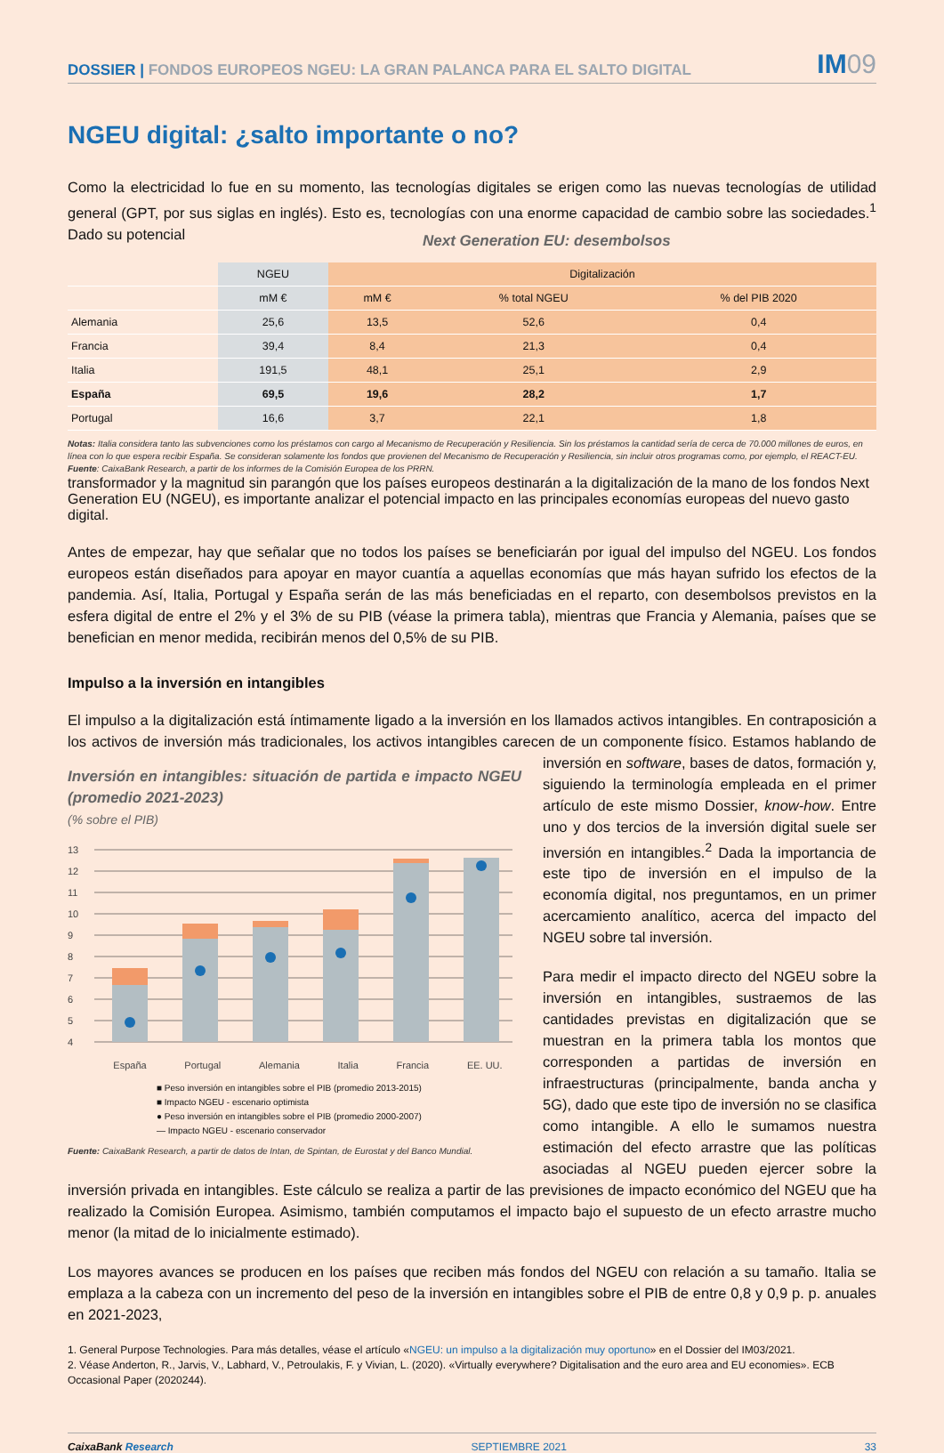DOSSIER | FONDOS EUROPEOS NGEU: LA GRAN PALANCA PARA EL SALTO DIGITAL
IM09
NGEU digital: ¿salto importante o no?
Como la electricidad lo fue en su momento, las tecnologías digitales se erigen como las nuevas tecnologías de utilidad general (GPT, por sus siglas en inglés). Esto es, tecnologías con una enorme capacidad de cambio sobre las sociedades.<sup>1</sup> Dado su potencial
Next Generation EU: desembolsos
| | NGEU | Digitalización | | |
| --- | --- | --- | --- | --- |
| | mM € | mM € | % total NGEU | % del PIB 2020 |
| Alemania | 25,6 | 13,5 | 52,6 | 0,4 |
| Francia | 39,4 | 8,4 | 21,3 | 0,4 |
| Italia | 191,5 | 48,1 | 25,1 | 2,9 |
| España | 69,5 | 19,6 | 28,2 | 1,7 |
| Portugal | 16,6 | 3,7 | 22,1 | 1,8 |
Notas: Italia considera tanto las subvenciones como los préstamos con cargo al Mecanismo de Recuperación y Resiliencia. Sin los préstamos la cantidad sería de cerca de 70.000 millones de euros, en línea con lo que espera recibir España. Se consideran solamente los fondos que provienen del Mecanismo de Recuperación y Resiliencia, sin incluir otros programas como, por ejemplo, el REACT-EU.
Fuente: CaixaBank Research, a partir de los informes de la Comisión Europea de los PRRN.
transformador y la magnitud sin parangón que los países europeos destinarán a la digitalización de la mano de los fondos Next Generation EU (NGEU), es importante analizar el potencial impacto en las principales economías europeas del nuevo gasto digital.
Antes de empezar, hay que señalar que no todos los países se beneficiarán por igual del impulso del NGEU. Los fondos europeos están diseñados para apoyar en mayor cuantía a aquellas economías que más hayan sufrido los efectos de la pandemia. Así, Italia, Portugal y España serán de las más beneficiadas en el reparto, con desembolsos previstos en la esfera digital de entre el 2% y el 3% de su PIB (véase la primera tabla), mientras que Francia y Alemania, países que se benefician en menor medida, recibirán menos del 0,5% de su PIB.
Impulso a la inversión en intangibles
El impulso a la digitalización está íntimamente ligado a la inversión en los llamados activos intangibles. En contraposición a los activos de inversión más tradicionales, los activos intangibles carecen de un componente físico. Estamos hablando de inversión
Inversión en intangibles: situación de partida e impacto NGEU (promedio 2021-2023)
(% sobre el PIB)
13
12
11
10
9
8
7
6
5
4
España Portugal Alemania Italia Francia EE. UU.
■ Peso inversión en intangibles sobre el PIB (promedio 2013-2015)
■ Impacto NGEU - escenario optimista
● Peso inversión en intangibles sobre el PIB (promedio 2000-2007)
— Impacto NGEU - escenario conservador
Fuente: CaixaBank Research, a partir de datos de Intan, de Spintan, de Eurostat y del Banco Mundial.
en software, bases de datos, formación y, siguiendo la terminología empleada en el primer artículo de este mismo Dossier, know-how. Entre uno y dos tercios de la inversión digital suele ser inversión en intangibles.<sup>2</sup> Dada la importancia de este tipo de inversión en el impulso de la economía digital, nos preguntamos, en un primer acercamiento analítico, acerca del impacto del NGEU sobre tal inversión.
Para medir el impacto directo del NGEU sobre la inversión en intangibles, sustraemos de las cantidades previstas en digitalización que se muestran en la primera tabla los montos que corresponden a partidas de inversión en infraestructuras (principalmente, banda ancha y 5G), dado que este tipo de inversión no se clasifica como intangible. A ello le sumamos nuestra estimación del efecto arrastre que las políticas asociadas al NGEU pueden ejercer sobre la inversión privada en intangibles. Este cálculo se realiza a partir de las previsiones de impacto económico del NGEU que ha realizado la Comisión Europea. Asimismo, también computamos el impacto bajo el supuesto de un efecto arrastre mucho menor (la mitad de lo inicialmente estimado).
Los mayores avances se producen en los países que reciben más fondos del NGEU con relación a su tamaño. Italia se emplaza a la cabeza con un incremento del peso de la inversión en intangibles sobre el PIB de entre 0,8 y 0,9 p. p. anuales en 2021-2023,
1. General Purpose Technologies. Para más detalles, véase el artículo «NGEU: un impulso a la digitalización muy oportuno» en el Dossier del IM03/2021.
2. Véase Anderton, R., Jarvis, V., Labhard, V., Petroulakis, F. y Vivian, L. (2020). «Virtually everywhere? Digitalisation and the euro area and EU economies». ECB Occasional Paper (2020244).
CaixaBank Research SEPTIEMBRE 2021 33